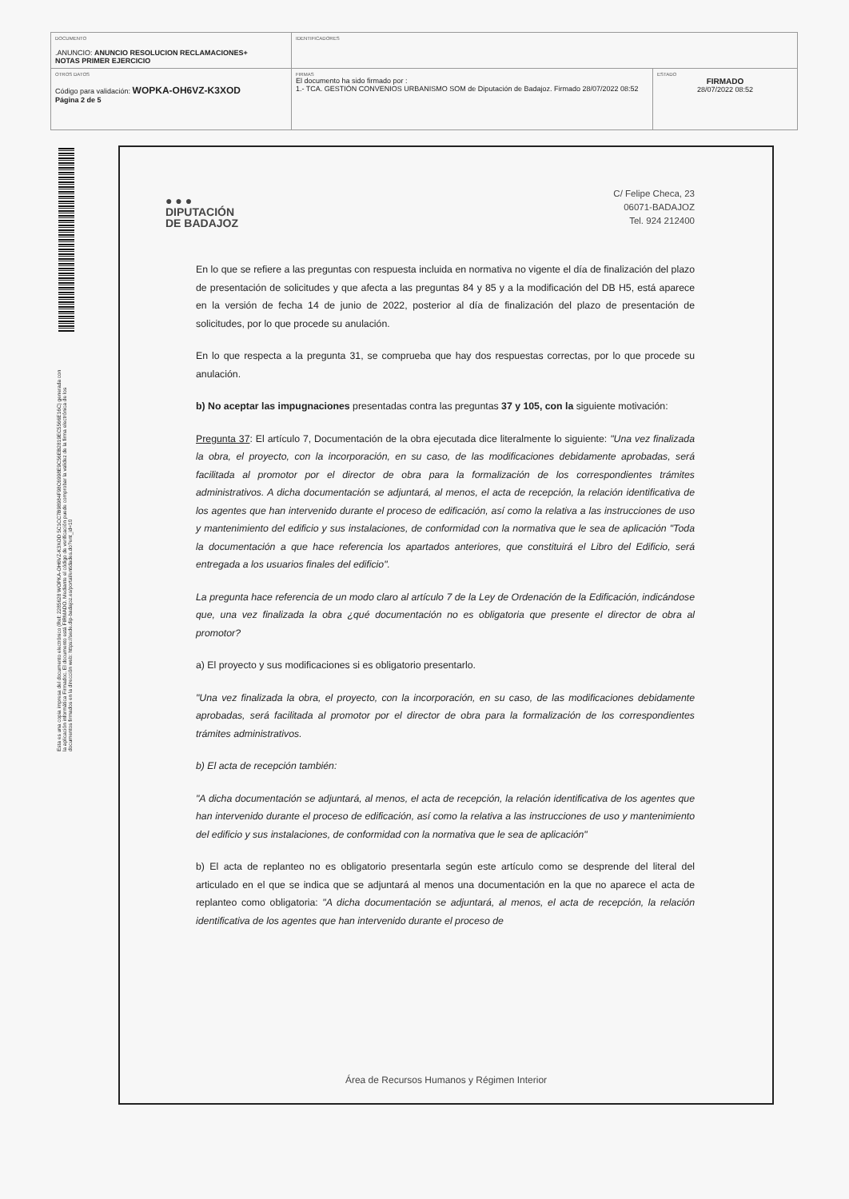| DOCUMENTO .ANUNCIO: ANUNCIO RESOLUCION RECLAMACIONES+ NOTAS PRIMER EJERCICIO | IDENTIFICADORES | |
| OTROS DATOS Código para validación: WOPKA-OH6VZ-K3XOD Página 2 de 5 | FIRMAS El documento ha sido firmado por : 1.- TCA. GESTIÓN CONVENIOS URBANISMO SOM de Diputación de Badajoz. Firmado 28/07/2022 08:52 | ESTADO FIRMADO 28/07/2022 08:52 |
Esta es una copia impresa del documento electrónico (Ref: 2285628 WOPKA-OH6VZ-K3XOD 5C1CC7B98984F98C6998E9C56EB2819EC5566E16C) generada con la aplicación informática Firmadoc. El documento está FIRMADO. Mediante el código de verificación puede comprobar la validez de la firma electrónica de los documentos firmados en la dirección web: https://sede.dip-badajoz.es/portal/entidades.do?ent_id=10
● ● ●
DIPUTACIÓN
DE BADAJOZ
C/ Felipe Checa, 23
06071-BADAJOZ
Tel. 924 212400
En lo que se refiere a las preguntas con respuesta incluida en normativa no vigente el día de finalización del plazo de presentación de solicitudes y que afecta a las preguntas 84 y 85 y a la modificación del DB H5, está aparece en la versión de fecha 14 de junio de 2022, posterior al día de finalización del plazo de presentación de solicitudes, por lo que procede su anulación.
En lo que respecta a la pregunta 31, se comprueba que hay dos respuestas correctas, por lo que procede su anulación.
b) No aceptar las impugnaciones presentadas contra las preguntas 37 y 105, con la siguiente motivación:
Pregunta 37: El artículo 7, Documentación de la obra ejecutada dice literalmente lo siguiente: "Una vez finalizada la obra, el proyecto, con la incorporación, en su caso, de las modificaciones debidamente aprobadas, será facilitada al promotor por el director de obra para la formalización de los correspondientes trámites administrativos. A dicha documentación se adjuntará, al menos, el acta de recepción, la relación identificativa de los agentes que han intervenido durante el proceso de edificación, así como la relativa a las instrucciones de uso y mantenimiento del edificio y sus instalaciones, de conformidad con la normativa que le sea de aplicación "Toda la documentación a que hace referencia los apartados anteriores, que constituirá el Libro del Edificio, será entregada a los usuarios finales del edificio".
La pregunta hace referencia de un modo claro al artículo 7 de la Ley de Ordenación de la Edificación, indicándose que, una vez finalizada la obra ¿qué documentación no es obligatoria que presente el director de obra al promotor?
a) El proyecto y sus modificaciones si es obligatorio presentarlo.
"Una vez finalizada la obra, el proyecto, con la incorporación, en su caso, de las modificaciones debidamente aprobadas, será facilitada al promotor por el director de obra para la formalización de los correspondientes trámites administrativos.
b) El acta de recepción también:
"A dicha documentación se adjuntará, al menos, el acta de recepción, la relación identificativa de los agentes que han intervenido durante el proceso de edificación, así como la relativa a las instrucciones de uso y mantenimiento del edificio y sus instalaciones, de conformidad con la normativa que le sea de aplicación"
b) El acta de replanteo no es obligatorio presentarla según este artículo como se desprende del literal del articulado en el que se indica que se adjuntará al menos una documentación en la que no aparece el acta de replanteo como obligatoria: "A dicha documentación se adjuntará, al menos, el acta de recepción, la relación identificativa de los agentes que han intervenido durante el proceso de
Área de Recursos Humanos y Régimen Interior